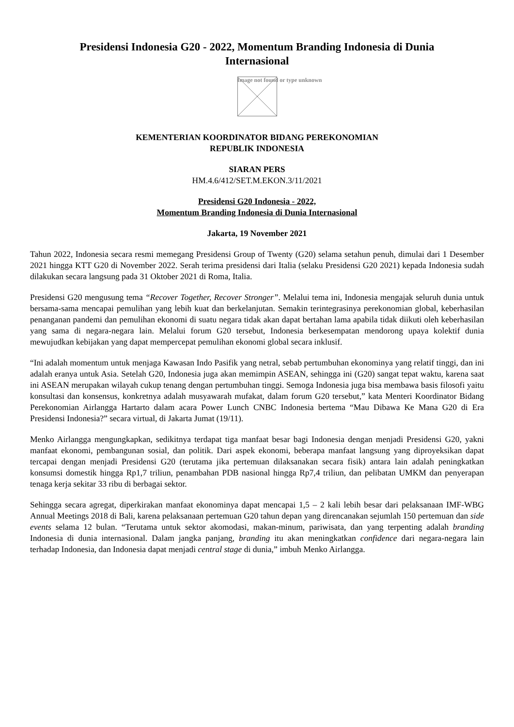Presidensi Indonesia G20 - 2022, Momentum Branding Indonesia di Dunia Internasional
Image not found or type unknown
KEMENTERIAN KOORDINATOR BIDANG PEREKONOMIAN
REPUBLIK INDONESIA
SIARAN PERS
HM.4.6/412/SET.M.EKON.3/11/2021
Presidensi G20 Indonesia - 2022,
Momentum Branding Indonesia di Dunia Internasional
Jakarta, 19 November 2021
Tahun 2022, Indonesia secara resmi memegang Presidensi Group of Twenty (G20) selama setahun penuh, dimulai dari 1 Desember 2021 hingga KTT G20 di November 2022. Serah terima presidensi dari Italia (selaku Presidensi G20 2021) kepada Indonesia sudah dilakukan secara langsung pada 31 Oktober 2021 di Roma, Italia.
Presidensi G20 mengusung tema “Recover Together, Recover Stronger”. Melalui tema ini, Indonesia mengajak seluruh dunia untuk bersama-sama mencapai pemulihan yang lebih kuat dan berkelanjutan. Semakin terintegrasinya perekonomian global, keberhasilan penanganan pandemi dan pemulihan ekonomi di suatu negara tidak akan dapat bertahan lama apabila tidak diikuti oleh keberhasilan yang sama di negara-negara lain. Melalui forum G20 tersebut, Indonesia berkesempatan mendorong upaya kolektif dunia mewujudkan kebijakan yang dapat mempercepat pemulihan ekonomi global secara inklusif.
“Ini adalah momentum untuk menjaga Kawasan Indo Pasifik yang netral, sebab pertumbuhan ekonominya yang relatif tinggi, dan ini adalah eranya untuk Asia. Setelah G20, Indonesia juga akan memimpin ASEAN, sehingga ini (G20) sangat tepat waktu, karena saat ini ASEAN merupakan wilayah cukup tenang dengan pertumbuhan tinggi. Semoga Indonesia juga bisa membawa basis filosofi yaitu konsultasi dan konsensus, konkretnya adalah musyawarah mufakat, dalam forum G20 tersebut,” kata Menteri Koordinator Bidang Perekonomian Airlangga Hartarto dalam acara Power Lunch CNBC Indonesia bertema “Mau Dibawa Ke Mana G20 di Era Presidensi Indonesia?” secara virtual, di Jakarta Jumat (19/11).
Menko Airlangga mengungkapkan, sedikitnya terdapat tiga manfaat besar bagi Indonesia dengan menjadi Presidensi G20, yakni manfaat ekonomi, pembangunan sosial, dan politik. Dari aspek ekonomi, beberapa manfaat langsung yang diproyeksikan dapat tercapai dengan menjadi Presidensi G20 (terutama jika pertemuan dilaksanakan secara fisik) antara lain adalah peningkatkan konsumsi domestik hingga Rp1,7 triliun, penambahan PDB nasional hingga Rp7,4 triliun, dan pelibatan UMKM dan penyerapan tenaga kerja sekitar 33 ribu di berbagai sektor.
Sehingga secara agregat, diperkirakan manfaat ekonominya dapat mencapai 1,5 – 2 kali lebih besar dari pelaksanaan IMF-WBG Annual Meetings 2018 di Bali, karena pelaksanaan pertemuan G20 tahun depan yang direncanakan sejumlah 150 pertemuan dan side events selama 12 bulan. “Terutama untuk sektor akomodasi, makan-minum, pariwisata, dan yang terpenting adalah branding Indonesia di dunia internasional. Dalam jangka panjang, branding itu akan meningkatkan confidence dari negara-negara lain terhadap Indonesia, dan Indonesia dapat menjadi central stage di dunia,” imbuh Menko Airlangga.